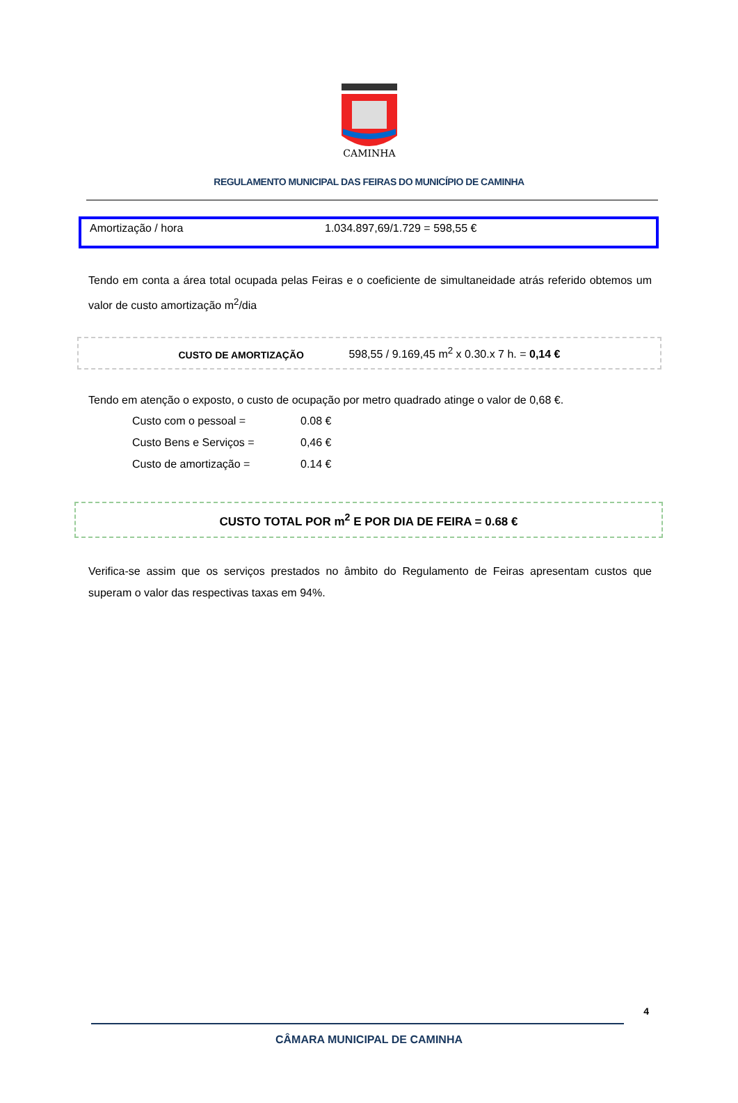CAMINHA
REGULAMENTO MUNICIPAL DAS FEIRAS DO MUNICÍPIO DE CAMINHA
Amortização / hora 1.034.897,69/1.729 = 598,55 €
Tendo em conta a área total ocupada pelas Feiras e o coeficiente de simultaneidade atrás referido obtemos um valor de custo amortização m<sup>2</sup>/dia
CUSTO DE AMORTIZAÇÃO 598,55 / 9.169,45 m<sup>2</sup> x 0.30.x 7 h. = 0,14 €
Tendo em atenção o exposto, o custo de ocupação por metro quadrado atinge o valor de 0,68 €.
| Custo com o pessoal = | 0.08 € |
| Custo Bens e Serviços = | 0,46 € |
| Custo de amortização = | 0.14 € |
CUSTO TOTAL POR m<sup>2</sup> E POR DIA DE FEIRA = 0.68 €
Verifica-se assim que os serviços prestados no âmbito do Regulamento de Feiras apresentam custos que superam o valor das respectivas taxas em 94%.
4
CÂMARA MUNICIPAL DE CAMINHA